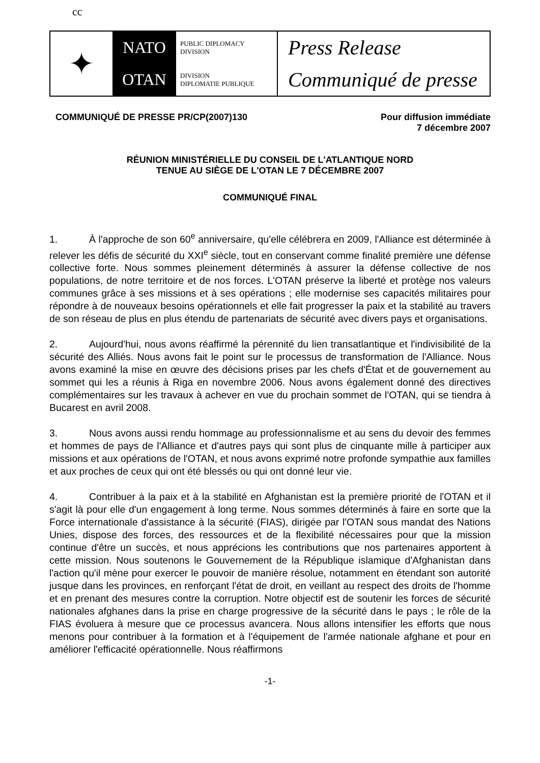cc
✦
NATO
OTAN
PUBLIC DIPLOMACY
DIVISION
DIVISION
DIPLOMATIE PUBLIQUE
Press Release
Communiqué de presse
COMMUNIQUÉ DE PRESSE PR/CP(2007)130
Pour diffusion immédiate
7 décembre 2007
RÉUNION MINISTÉRIELLE DU CONSEIL DE L'ATLANTIQUE NORD
TENUE AU SIÈGE DE L'OTAN LE 7 DÉCEMBRE 2007
COMMUNIQUÉ FINAL
1. À l'approche de son 60<sup>e</sup> anniversaire, qu'elle célébrera en 2009, l'Alliance est déterminée à relever les défis de sécurité du XXI<sup>e</sup> siècle, tout en conservant comme finalité première une défense collective forte. Nous sommes pleinement déterminés à assurer la défense collective de nos populations, de notre territoire et de nos forces. L'OTAN préserve la liberté et protège nos valeurs communes grâce à ses missions et à ses opérations ; elle modernise ses capacités militaires pour répondre à de nouveaux besoins opérationnels et elle fait progresser la paix et la stabilité au travers de son réseau de plus en plus étendu de partenariats de sécurité avec divers pays et organisations.
2. Aujourd'hui, nous avons réaffirmé la pérennité du lien transatlantique et l'indivisibilité de la sécurité des Alliés. Nous avons fait le point sur le processus de transformation de l'Alliance. Nous avons examiné la mise en œuvre des décisions prises par les chefs d'État et de gouvernement au sommet qui les a réunis à Riga en novembre 2006. Nous avons également donné des directives complémentaires sur les travaux à achever en vue du prochain sommet de l'OTAN, qui se tiendra à Bucarest en avril 2008.
3. Nous avons aussi rendu hommage au professionnalisme et au sens du devoir des femmes et hommes de pays de l'Alliance et d'autres pays qui sont plus de cinquante mille à participer aux missions et aux opérations de l'OTAN, et nous avons exprimé notre profonde sympathie aux familles et aux proches de ceux qui ont été blessés ou qui ont donné leur vie.
4. Contribuer à la paix et à la stabilité en Afghanistan est la première priorité de l'OTAN et il s'agit là pour elle d'un engagement à long terme. Nous sommes déterminés à faire en sorte que la Force internationale d'assistance à la sécurité (FIAS), dirigée par l'OTAN sous mandat des Nations Unies, dispose des forces, des ressources et de la flexibilité nécessaires pour que la mission continue d'être un succès, et nous apprécions les contributions que nos partenaires apportent à cette mission. Nous soutenons le Gouvernement de la République islamique d'Afghanistan dans l'action qu'il mène pour exercer le pouvoir de manière résolue, notamment en étendant son autorité jusque dans les provinces, en renforçant l'état de droit, en veillant au respect des droits de l'homme et en prenant des mesures contre la corruption. Notre objectif est de soutenir les forces de sécurité nationales afghanes dans la prise en charge progressive de la sécurité dans le pays ; le rôle de la FIAS évoluera à mesure que ce processus avancera. Nous allons intensifier les efforts que nous menons pour contribuer à la formation et à l'équipement de l'armée nationale afghane et pour en améliorer l'efficacité opérationnelle. Nous réaffirmons
-1-